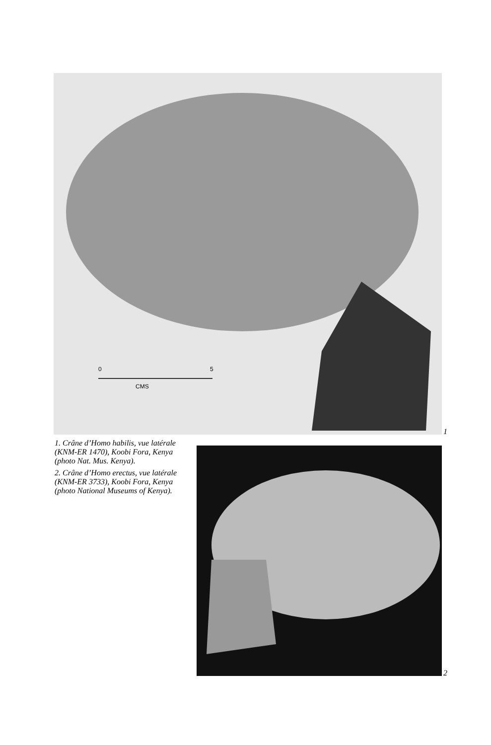0
5
CMS
1
1. Crâne d’Homo habilis, vue latérale (KNM-ER 1470), Koobi Fora, Kenya (photo Nat. Mus. Kenya).
2. Crâne d’Homo erectus, vue latérale (KNM-ER 3733), Koobi Fora, Kenya (photo National Museums of Kenya).
2